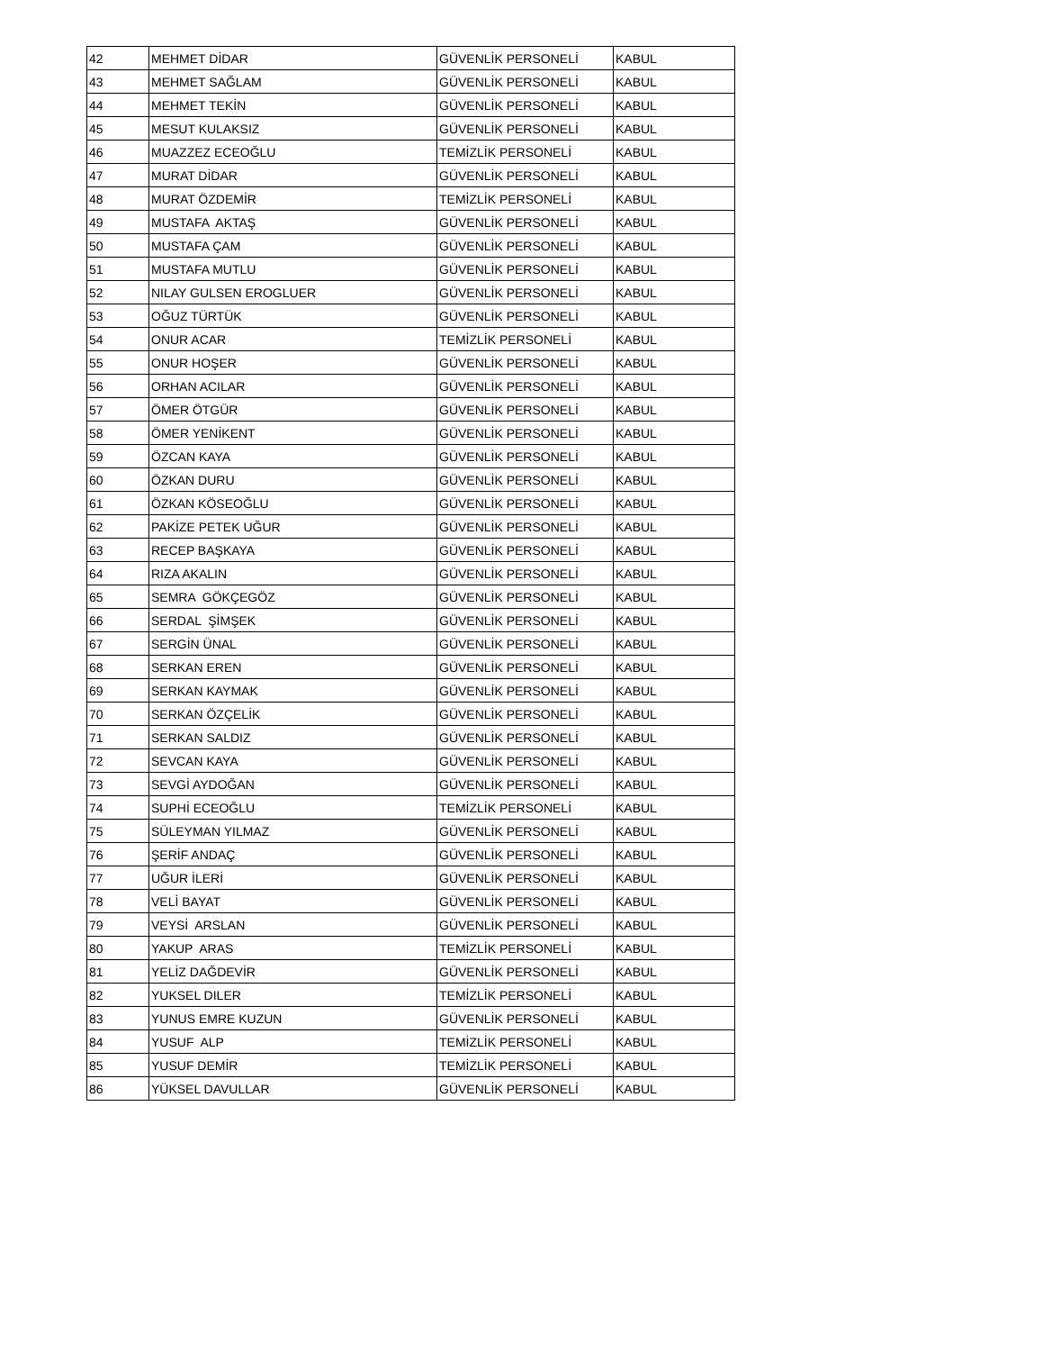| 42 | MEHMET DİDAR | GÜVENLİK PERSONELİ | KABUL |
| 43 | MEHMET SAĞLAM | GÜVENLİK PERSONELİ | KABUL |
| 44 | MEHMET TEKİN | GÜVENLİK PERSONELİ | KABUL |
| 45 | MESUT KULAKSIZ | GÜVENLİK PERSONELİ | KABUL |
| 46 | MUAZZEZ ECEOĞLU | TEMİZLİK PERSONELİ | KABUL |
| 47 | MURAT DİDAR | GÜVENLİK PERSONELİ | KABUL |
| 48 | MURAT ÖZDEMİR | TEMİZLİK PERSONELİ | KABUL |
| 49 | MUSTAFA AKTAŞ | GÜVENLİK PERSONELİ | KABUL |
| 50 | MUSTAFA ÇAM | GÜVENLİK PERSONELİ | KABUL |
| 51 | MUSTAFA MUTLU | GÜVENLİK PERSONELİ | KABUL |
| 52 | NILAY GULSEN EROGLUER | GÜVENLİK PERSONELİ | KABUL |
| 53 | OĞUZ TÜRTÜK | GÜVENLİK PERSONELİ | KABUL |
| 54 | ONUR ACAR | TEMİZLİK PERSONELİ | KABUL |
| 55 | ONUR HOŞER | GÜVENLİK PERSONELİ | KABUL |
| 56 | ORHAN ACILAR | GÜVENLİK PERSONELİ | KABUL |
| 57 | ÖMER ÖTGÜR | GÜVENLİK PERSONELİ | KABUL |
| 58 | ÖMER YENİKENT | GÜVENLİK PERSONELİ | KABUL |
| 59 | ÖZCAN KAYA | GÜVENLİK PERSONELİ | KABUL |
| 60 | ÖZKAN DURU | GÜVENLİK PERSONELİ | KABUL |
| 61 | ÖZKAN KÖSEOĞLU | GÜVENLİK PERSONELİ | KABUL |
| 62 | PAKİZE PETEK UĞUR | GÜVENLİK PERSONELİ | KABUL |
| 63 | RECEP BAŞKAYA | GÜVENLİK PERSONELİ | KABUL |
| 64 | RIZA AKALIN | GÜVENLİK PERSONELİ | KABUL |
| 65 | SEMRA GÖKÇEGÖZ | GÜVENLİK PERSONELİ | KABUL |
| 66 | SERDAL ŞİMŞEK | GÜVENLİK PERSONELİ | KABUL |
| 67 | SERGİN ÜNAL | GÜVENLİK PERSONELİ | KABUL |
| 68 | SERKAN EREN | GÜVENLİK PERSONELİ | KABUL |
| 69 | SERKAN KAYMAK | GÜVENLİK PERSONELİ | KABUL |
| 70 | SERKAN ÖZÇELİK | GÜVENLİK PERSONELİ | KABUL |
| 71 | SERKAN SALDIZ | GÜVENLİK PERSONELİ | KABUL |
| 72 | SEVCAN KAYA | GÜVENLİK PERSONELİ | KABUL |
| 73 | SEVGİ AYDOĞAN | GÜVENLİK PERSONELİ | KABUL |
| 74 | SUPHİ ECEOĞLU | TEMİZLİK PERSONELİ | KABUL |
| 75 | SÜLEYMAN YILMAZ | GÜVENLİK PERSONELİ | KABUL |
| 76 | ŞERİF ANDAÇ | GÜVENLİK PERSONELİ | KABUL |
| 77 | UĞUR İLERİ | GÜVENLİK PERSONELİ | KABUL |
| 78 | VELİ BAYAT | GÜVENLİK PERSONELİ | KABUL |
| 79 | VEYSİ ARSLAN | GÜVENLİK PERSONELİ | KABUL |
| 80 | YAKUP ARAS | TEMİZLİK PERSONELİ | KABUL |
| 81 | YELİZ DAĞDEVİR | GÜVENLİK PERSONELİ | KABUL |
| 82 | YUKSEL DILER | TEMİZLİK PERSONELİ | KABUL |
| 83 | YUNUS EMRE KUZUN | GÜVENLİK PERSONELİ | KABUL |
| 84 | YUSUF ALP | TEMİZLİK PERSONELİ | KABUL |
| 85 | YUSUF DEMİR | TEMİZLİK PERSONELİ | KABUL |
| 86 | YÜKSEL DAVULLAR | GÜVENLİK PERSONELİ | KABUL |